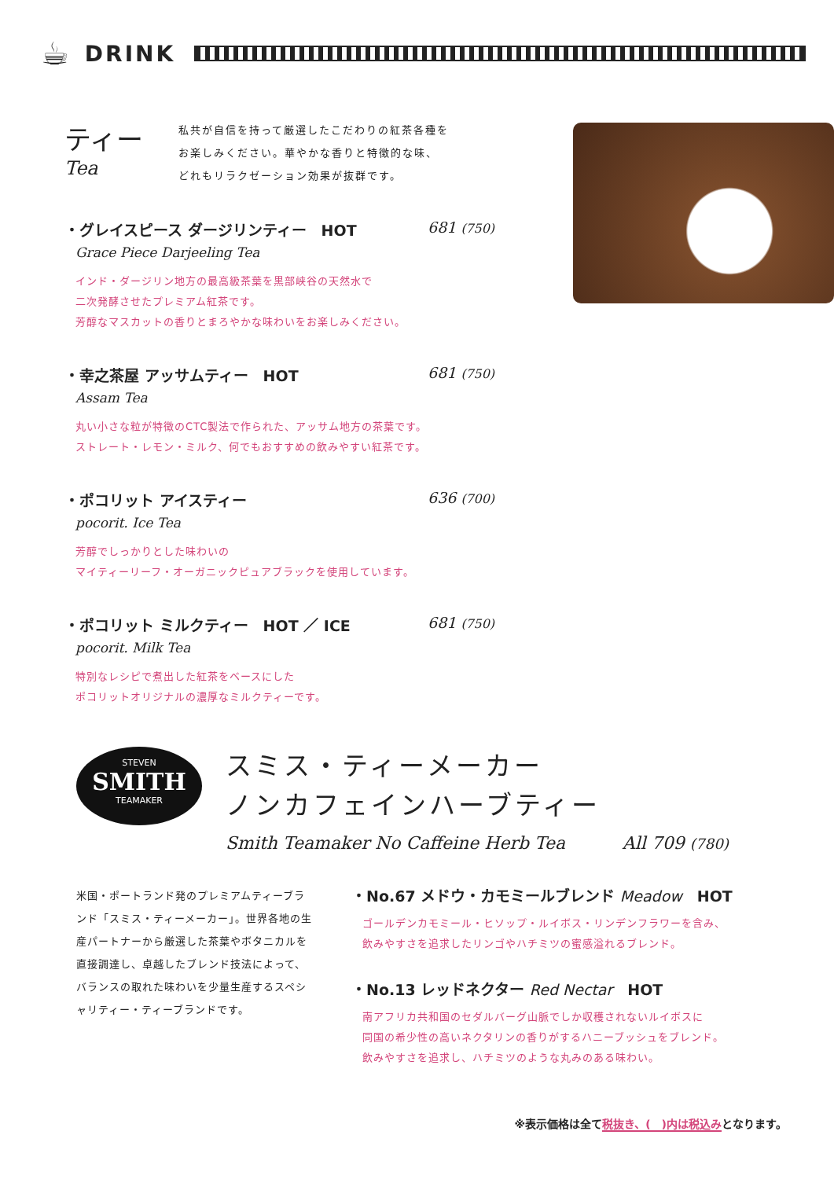☕ DRINK
ティー
Tea
私共が自信を持って厳選したこだわりの紅茶各種を
お楽しみください。華やかな香りと特徴的な味、
どれもリラクゼーション効果が抜群です。
・グレイスピース ダージリンティー　HOT 681 (750)
Grace Piece Darjeeling Tea
インド・ダージリン地方の最高級茶葉を黒部峡谷の天然水で
二次発酵させたプレミアム紅茶です。
芳醇なマスカットの香りとまろやかな味わいをお楽しみください。
・幸之茶屋 アッサムティー　HOT 681 (750)
Assam Tea
丸い小さな粒が特徴のCTC製法で作られた、アッサム地方の茶葉です。
ストレート・レモン・ミルク、何でもおすすめの飲みやすい紅茶です。
・ポコリット アイスティー 636 (700)
pocorit. Ice Tea
芳醇でしっかりとした味わいの
マイティーリーフ・オーガニックピュアブラックを使用しています。
・ポコリット ミルクティー　HOT ／ ICE 681 (750)
pocorit. Milk Tea
特別なレシピで煮出した紅茶をベースにした
ポコリットオリジナルの濃厚なミルクティーです。
STEVEN
SMITH
TEAMAKER
スミス・ティーメーカー
ノンカフェインハーブティー
Smith Teamaker No Caffeine Herb Tea All 709 (780)
米国・ポートランド発のプレミアムティーブランド「スミス・ティーメーカー」。世界各地の生産パートナーから厳選した茶葉やボタニカルを直接調達し、卓越したブレンド技法によって、バランスの取れた味わいを少量生産するスペシャリティー・ティーブランドです。
・No.67 メドウ・カモミールブレンド Meadow　HOT
ゴールデンカモミール・ヒソップ・ルイボス・リンデンフラワーを含み、
飲みやすさを追求したリンゴやハチミツの蜜感溢れるブレンド。
・No.13 レッドネクター Red Nectar　HOT
南アフリカ共和国のセダルバーグ山脈でしか収穫されないルイボスに
同国の希少性の高いネクタリンの香りがするハニーブッシュをブレンド。
飲みやすさを追求し、ハチミツのような丸みのある味わい。
※表示価格は全て税抜き、(　)内は税込みとなります。